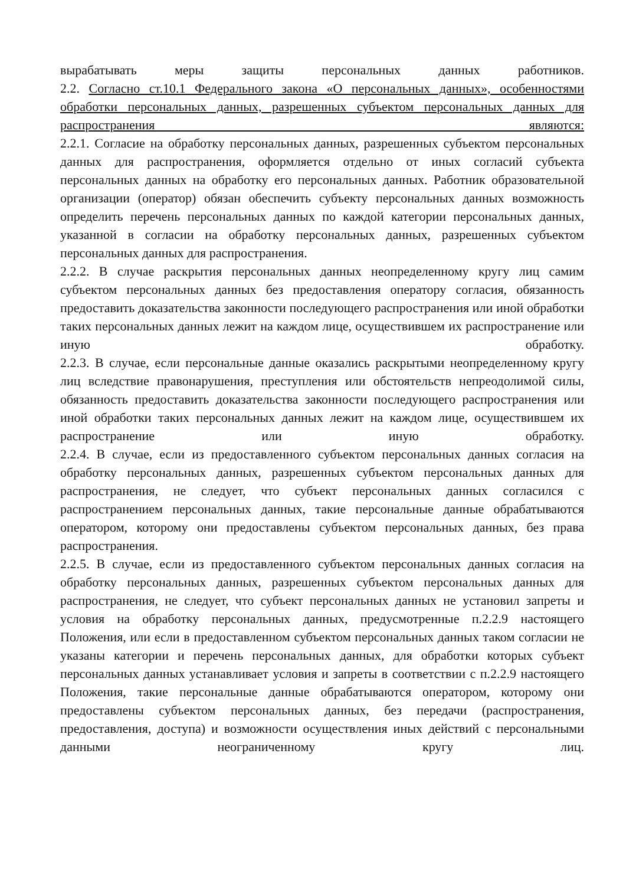вырабатывать меры защиты персональных данных работников.
2.2. Согласно ст.10.1 Федерального закона «О персональных данных», особенностями обработки персональных данных, разрешенных субъектом персональных данных для распространения являются:
2.2.1. Согласие на обработку персональных данных, разрешенных субъектом персональных данных для распространения, оформляется отдельно от иных согласий субъекта персональных данных на обработку его персональных данных. Работник образовательной организации (оператор) обязан обеспечить субъекту персональных данных возможность определить перечень персональных данных по каждой категории персональных данных, указанной в согласии на обработку персональных данных, разрешенных субъектом персональных данных для распространения.
2.2.2. В случае раскрытия персональных данных неопределенному кругу лиц самим субъектом персональных данных без предоставления оператору согласия, обязанность предоставить доказательства законности последующего распространения или иной обработки таких персональных данных лежит на каждом лице, осуществившем их распространение или иную обработку.
2.2.3. В случае, если персональные данные оказались раскрытыми неопределенному кругу лиц вследствие правонарушения, преступления или обстоятельств непреодолимой силы, обязанность предоставить доказательства законности последующего распространения или иной обработки таких персональных данных лежит на каждом лице, осуществившем их распространение или иную обработку.
2.2.4. В случае, если из предоставленного субъектом персональных данных согласия на обработку персональных данных, разрешенных субъектом персональных данных для распространения, не следует, что субъект персональных данных согласился с распространением персональных данных, такие персональные данные обрабатываются оператором, которому они предоставлены субъектом персональных данных, без права распространения.
2.2.5. В случае, если из предоставленного субъектом персональных данных согласия на обработку персональных данных, разрешенных субъектом персональных данных для распространения, не следует, что субъект персональных данных не установил запреты и условия на обработку персональных данных, предусмотренные п.2.2.9 настоящего Положения, или если в предоставленном субъектом персональных данных таком согласии не указаны категории и перечень персональных данных, для обработки которых субъект персональных данных устанавливает условия и запреты в соответствии с п.2.2.9 настоящего Положения, такие персональные данные обрабатываются оператором, которому они предоставлены субъектом персональных данных, без передачи (распространения, предоставления, доступа) и возможности осуществления иных действий с персональными данными неограниченному кругу лиц.